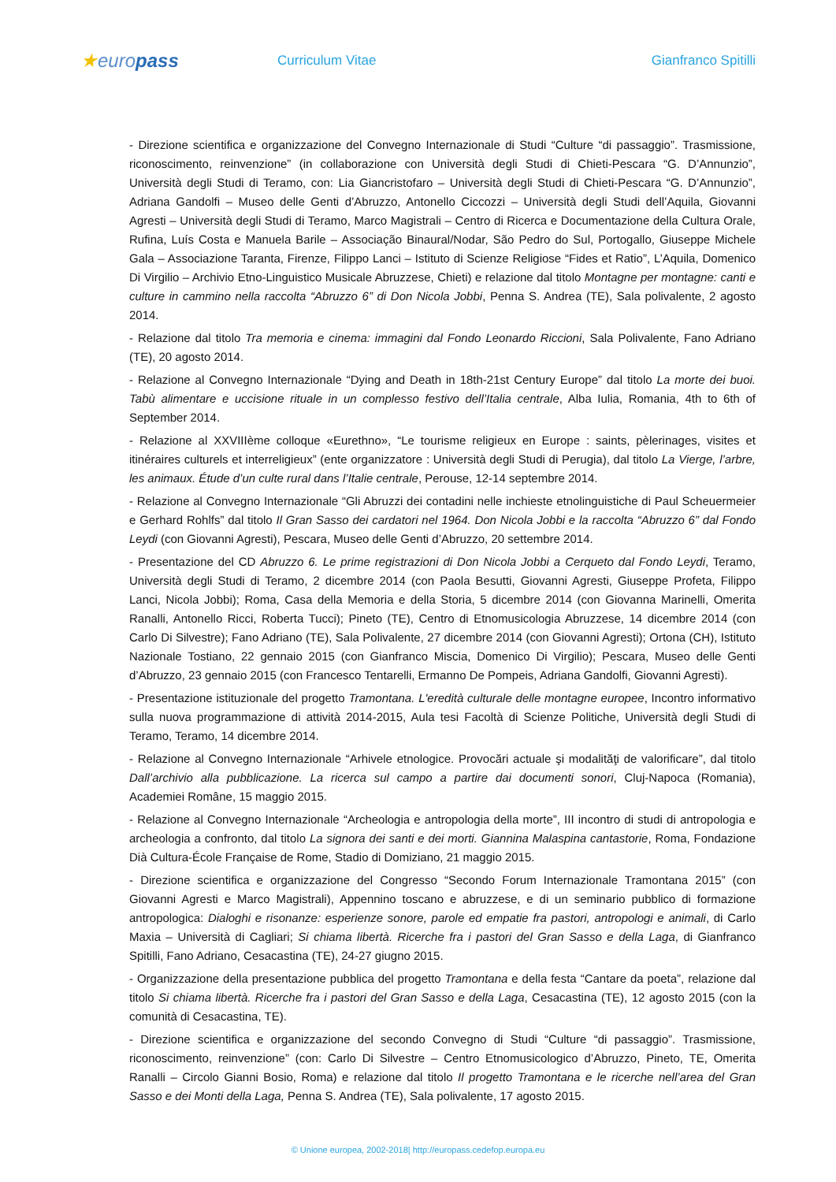★europass
Curriculum Vitae Gianfranco Spitilli
- Direzione scientifica e organizzazione del Convegno Internazionale di Studi “Culture “di passaggio”. Trasmissione, riconoscimento, reinvenzione” (in collaborazione con Università degli Studi di Chieti-Pescara “G. D’Annunzio”, Università degli Studi di Teramo, con: Lia Giancristofaro – Università degli Studi di Chieti-Pescara “G. D’Annunzio”, Adriana Gandolfi – Museo delle Genti d’Abruzzo, Antonello Ciccozzi – Università degli Studi dell’Aquila, Giovanni Agresti – Università degli Studi di Teramo, Marco Magistrali – Centro di Ricerca e Documentazione della Cultura Orale, Rufina, Luís Costa e Manuela Barile – Associação Binaural/Nodar, São Pedro do Sul, Portogallo, Giuseppe Michele Gala – Associazione Taranta, Firenze, Filippo Lanci – Istituto di Scienze Religiose “Fides et Ratio”, L’Aquila, Domenico Di Virgilio – Archivio Etno-Linguistico Musicale Abruzzese, Chieti) e relazione dal titolo Montagne per montagne: canti e culture in cammino nella raccolta “Abruzzo 6” di Don Nicola Jobbi, Penna S. Andrea (TE), Sala polivalente, 2 agosto 2014.
- Relazione dal titolo Tra memoria e cinema: immagini dal Fondo Leonardo Riccioni, Sala Polivalente, Fano Adriano (TE), 20 agosto 2014.
- Relazione al Convegno Internazionale “Dying and Death in 18th-21st Century Europe” dal titolo La morte dei buoi. Tabù alimentare e uccisione rituale in un complesso festivo dell’Italia centrale, Alba Iulia, Romania, 4th to 6th of September 2014.
- Relazione al XXVIIIème colloque «Eurethno», “Le tourisme religieux en Europe : saints, pèlerinages, visites et itinéraires culturels et interreligieux” (ente organizzatore : Università degli Studi di Perugia), dal titolo La Vierge, l’arbre, les animaux. Étude d’un culte rural dans l’Italie centrale, Perouse, 12-14 septembre 2014.
- Relazione al Convegno Internazionale “Gli Abruzzi dei contadini nelle inchieste etnolinguistiche di Paul Scheuermeier e Gerhard Rohlfs” dal titolo Il Gran Sasso dei cardatori nel 1964. Don Nicola Jobbi e la raccolta “Abruzzo 6” dal Fondo Leydi (con Giovanni Agresti), Pescara, Museo delle Genti d’Abruzzo, 20 settembre 2014.
- Presentazione del CD Abruzzo 6. Le prime registrazioni di Don Nicola Jobbi a Cerqueto dal Fondo Leydi, Teramo, Università degli Studi di Teramo, 2 dicembre 2014 (con Paola Besutti, Giovanni Agresti, Giuseppe Profeta, Filippo Lanci, Nicola Jobbi); Roma, Casa della Memoria e della Storia, 5 dicembre 2014 (con Giovanna Marinelli, Omerita Ranalli, Antonello Ricci, Roberta Tucci); Pineto (TE), Centro di Etnomusicologia Abruzzese, 14 dicembre 2014 (con Carlo Di Silvestre); Fano Adriano (TE), Sala Polivalente, 27 dicembre 2014 (con Giovanni Agresti); Ortona (CH), Istituto Nazionale Tostiano, 22 gennaio 2015 (con Gianfranco Miscia, Domenico Di Virgilio); Pescara, Museo delle Genti d’Abruzzo, 23 gennaio 2015 (con Francesco Tentarelli, Ermanno De Pompeis, Adriana Gandolfi, Giovanni Agresti).
- Presentazione istituzionale del progetto Tramontana. L'eredità culturale delle montagne europee, Incontro informativo sulla nuova programmazione di attività 2014-2015, Aula tesi Facoltà di Scienze Politiche, Università degli Studi di Teramo, Teramo, 14 dicembre 2014.
- Relazione al Convegno Internazionale “Arhivele etnologice. Provocări actuale şi modalităţi de valorificare”, dal titolo Dall’archivio alla pubblicazione. La ricerca sul campo a partire dai documenti sonori, Cluj-Napoca (Romania), Academiei Române, 15 maggio 2015.
- Relazione al Convegno Internazionale “Archeologia e antropologia della morte”, III incontro di studi di antropologia e archeologia a confronto, dal titolo La signora dei santi e dei morti. Giannina Malaspina cantastorie, Roma, Fondazione Dià Cultura-École Française de Rome, Stadio di Domiziano, 21 maggio 2015.
- Direzione scientifica e organizzazione del Congresso “Secondo Forum Internazionale Tramontana 2015” (con Giovanni Agresti e Marco Magistrali), Appennino toscano e abruzzese, e di un seminario pubblico di formazione antropologica: Dialoghi e risonanze: esperienze sonore, parole ed empatie fra pastori, antropologi e animali, di Carlo Maxia – Università di Cagliari; Si chiama libertà. Ricerche fra i pastori del Gran Sasso e della Laga, di Gianfranco Spitilli, Fano Adriano, Cesacastina (TE), 24-27 giugno 2015.
- Organizzazione della presentazione pubblica del progetto Tramontana e della festa “Cantare da poeta”, relazione dal titolo Si chiama libertà. Ricerche fra i pastori del Gran Sasso e della Laga, Cesacastina (TE), 12 agosto 2015 (con la comunità di Cesacastina, TE).
- Direzione scientifica e organizzazione del secondo Convegno di Studi “Culture “di passaggio”. Trasmissione, riconoscimento, reinvenzione” (con: Carlo Di Silvestre – Centro Etnomusicologico d’Abruzzo, Pineto, TE, Omerita Ranalli – Circolo Gianni Bosio, Roma) e relazione dal titolo Il progetto Tramontana e le ricerche nell’area del Gran Sasso e dei Monti della Laga, Penna S. Andrea (TE), Sala polivalente, 17 agosto 2015.
© Unione europea, 2002-2018| http://europass.cedefop.europa.eu